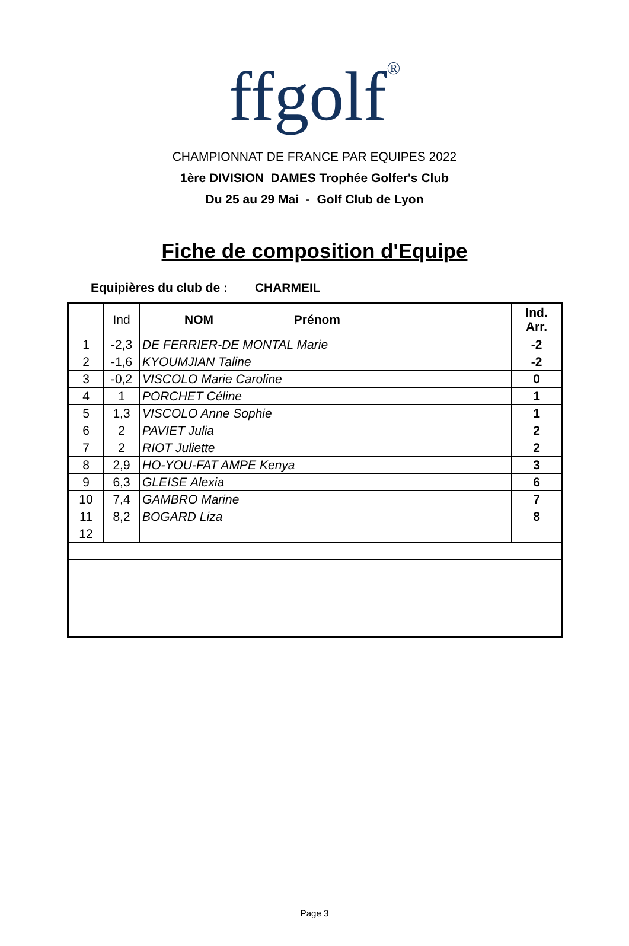ffgolf<sup>®</sup>
CHAMPIONNAT DE FRANCE PAR EQUIPES 2022
1ère DIVISION DAMES Trophée Golfer's Club
Du 25 au 29 Mai - Golf Club de Lyon
Fiche de composition d'Equipe
Equipières du club de : CHARMEIL
| | Ind | NOM Prénom | Ind. Arr. |
| --- | --- | --- | --- |
| 1 | -2,3 | DE FERRIER-DE MONTAL Marie | -2 |
| 2 | -1,6 | KYOUMJIAN Taline | -2 |
| 3 | -0,2 | VISCOLO Marie Caroline | 0 |
| 4 | 1 | PORCHET Céline | 1 |
| 5 | 1,3 | VISCOLO Anne Sophie | 1 |
| 6 | 2 | PAVIET Julia | 2 |
| 7 | 2 | RIOT Juliette | 2 |
| 8 | 2,9 | HO-YOU-FAT AMPE Kenya | 3 |
| 9 | 6,3 | GLEISE Alexia | 6 |
| 10 | 7,4 | GAMBRO Marine | 7 |
| 11 | 8,2 | BOGARD Liza | 8 |
| 12 | | | |
Page 3